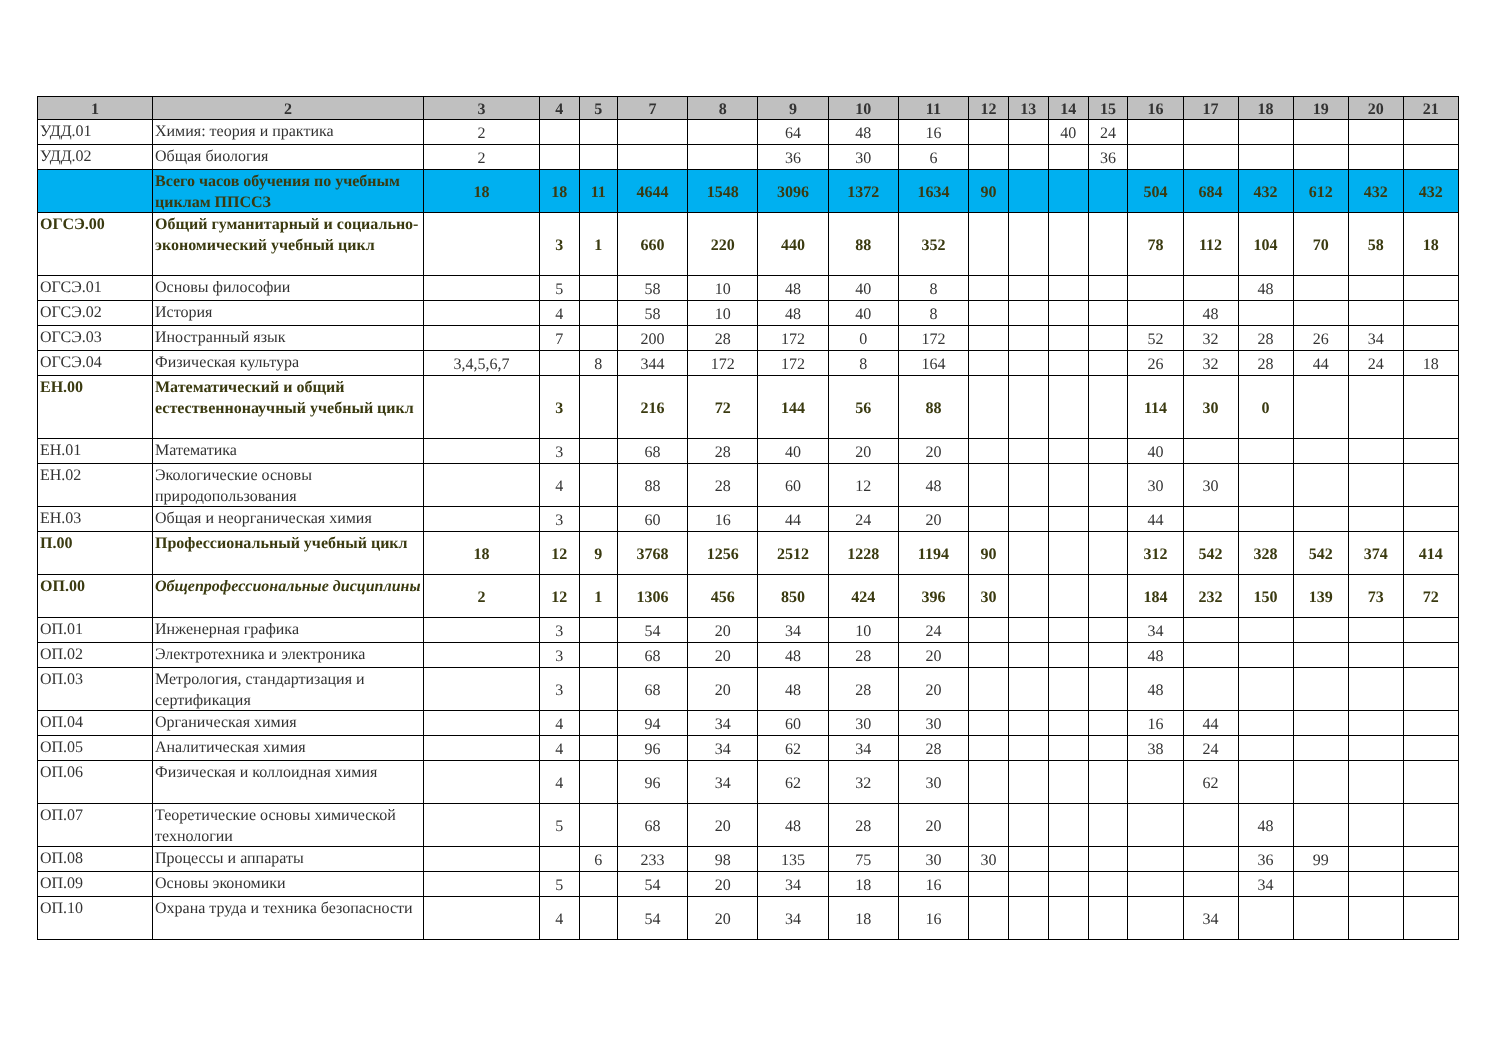| 1 | 2 | 3 | 4 | 5 | 7 | 8 | 9 | 10 | 11 | 12 | 13 | 14 | 15 | 16 | 17 | 18 | 19 | 20 | 21 |
| --- | --- | --- | --- | --- | --- | --- | --- | --- | --- | --- | --- | --- | --- | --- | --- | --- | --- | --- | --- |
| УДД.01 | Химия: теория и практика | 2 | | | | | 64 | 48 | 16 | | | 40 | 24 | | | | | | |
| УДД.02 | Общая биология | 2 | | | | | 36 | 30 | 6 | | | | 36 | | | | | | |
| | Всего часов обучения по учебным циклам ППССЗ | 18 | 18 | 11 | 4644 | 1548 | 3096 | 1372 | 1634 | 90 | | | | 504 | 684 | 432 | 612 | 432 | 432 |
| ОГСЭ.00 | Общий гуманитарный и социально-экономический учебный цикл | | 3 | 1 | 660 | 220 | 440 | 88 | 352 | | | | | 78 | 112 | 104 | 70 | 58 | 18 |
| ОГСЭ.01 | Основы философии | | 5 | | 58 | 10 | 48 | 40 | 8 | | | | | | | 48 | | | |
| ОГСЭ.02 | История | | 4 | | 58 | 10 | 48 | 40 | 8 | | | | | | 48 | | | | |
| ОГСЭ.03 | Иностранный язык | | 7 | | 200 | 28 | 172 | 0 | 172 | | | | | 52 | 32 | 28 | 26 | 34 | |
| ОГСЭ.04 | Физическая культура | 3,4,5,6,7 | | 8 | 344 | 172 | 172 | 8 | 164 | | | | | 26 | 32 | 28 | 44 | 24 | 18 |
| ЕН.00 | Математический и общий естественнонаучный учебный цикл | | 3 | | 216 | 72 | 144 | 56 | 88 | | | | | 114 | 30 | 0 | | | |
| ЕН.01 | Математика | | 3 | | 68 | 28 | 40 | 20 | 20 | | | | | 40 | | | | | |
| ЕН.02 | Экологические основы природопользования | | 4 | | 88 | 28 | 60 | 12 | 48 | | | | | 30 | 30 | | | | |
| ЕН.03 | Общая и неорганическая химия | | 3 | | 60 | 16 | 44 | 24 | 20 | | | | | 44 | | | | | |
| П.00 | Профессиональный учебный цикл | 18 | 12 | 9 | 3768 | 1256 | 2512 | 1228 | 1194 | 90 | | | | 312 | 542 | 328 | 542 | 374 | 414 |
| ОП.00 | Общепрофессиональные дисциплины | 2 | 12 | 1 | 1306 | 456 | 850 | 424 | 396 | 30 | | | | 184 | 232 | 150 | 139 | 73 | 72 |
| ОП.01 | Инженерная графика | | 3 | | 54 | 20 | 34 | 10 | 24 | | | | | 34 | | | | | |
| ОП.02 | Электротехника и электроника | | 3 | | 68 | 20 | 48 | 28 | 20 | | | | | 48 | | | | | |
| ОП.03 | Метрология, стандартизация и сертификация | | 3 | | 68 | 20 | 48 | 28 | 20 | | | | | 48 | | | | | |
| ОП.04 | Органическая химия | | 4 | | 94 | 34 | 60 | 30 | 30 | | | | | 16 | 44 | | | | |
| ОП.05 | Аналитическая химия | | 4 | | 96 | 34 | 62 | 34 | 28 | | | | | 38 | 24 | | | | |
| ОП.06 | Физическая и коллоидная химия | | 4 | | 96 | 34 | 62 | 32 | 30 | | | | | | 62 | | | | |
| ОП.07 | Теоретические основы химической технологии | | 5 | | 68 | 20 | 48 | 28 | 20 | | | | | | | 48 | | | |
| ОП.08 | Процессы и аппараты | | | 6 | 233 | 98 | 135 | 75 | 30 | 30 | | | | | | 36 | 99 | | |
| ОП.09 | Основы экономики | | 5 | | 54 | 20 | 34 | 18 | 16 | | | | | | | 34 | | | |
| ОП.10 | Охрана труда и техника безопасности | | 4 | | 54 | 20 | 34 | 18 | 16 | | | | | | 34 | | | | |